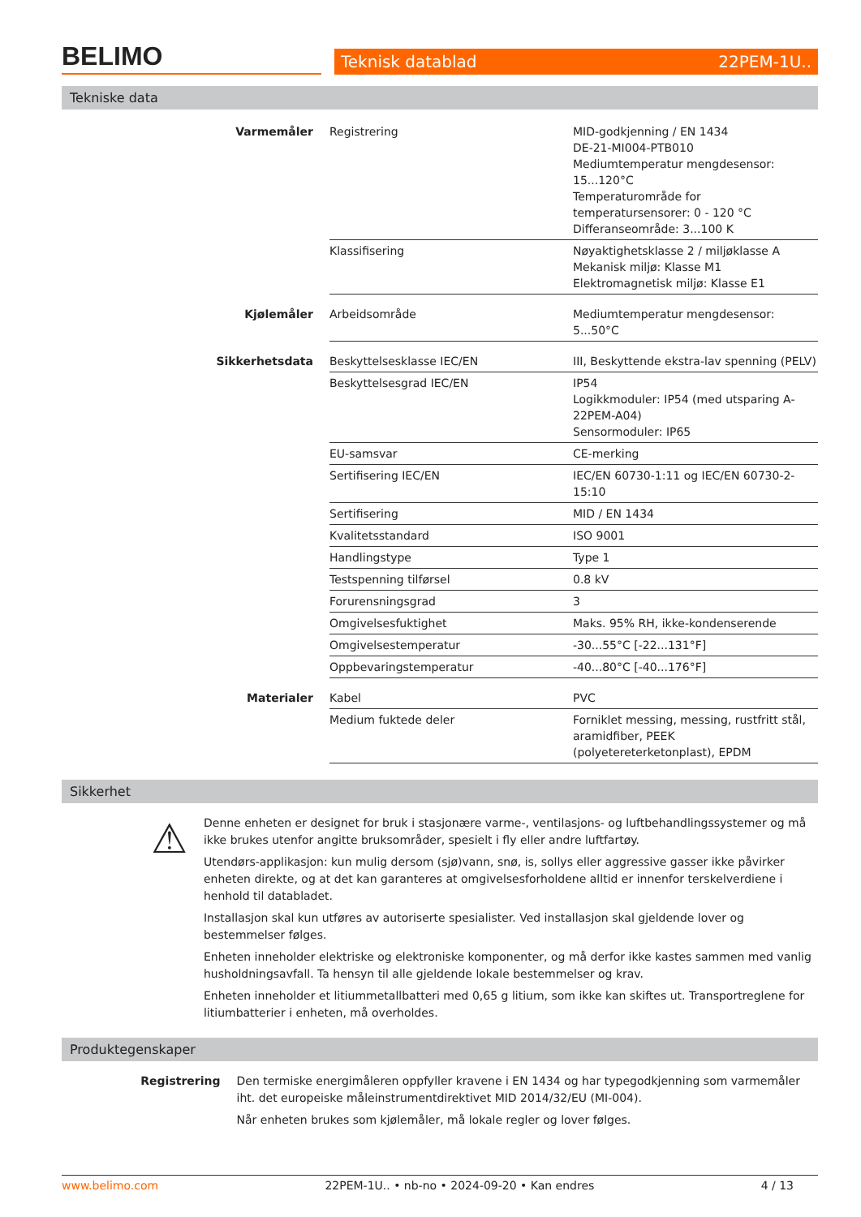BELIMO
Teknisk datablad 22PEM-1U..
Tekniske data
| Varmemåler | Registrering | MID-godkjenning / EN 1434 DE-21-MI004-PTB010 Mediumtemperatur mengdesensor: 15...120°C Temperaturområde for temperatursensorer: 0 - 120 °C Differanseområde: 3...100 K |
| | Klassifisering | Nøyaktighetsklasse 2 / miljøklasse A Mekanisk miljø: Klasse M1 Elektromagnetisk miljø: Klasse E1 |
| Kjølemåler | Arbeidsområde | Mediumtemperatur mengdesensor: 5...50°C |
| Sikkerhetsdata | Beskyttelsesklasse IEC/EN | III, Beskyttende ekstra-lav spenning (PELV) |
| | Beskyttelsesgrad IEC/EN | IP54 Logikkmoduler: IP54 (med utsparing A-22PEM-A04) Sensormoduler: IP65 |
| | EU-samsvar | CE-merking |
| | Sertifisering IEC/EN | IEC/EN 60730-1:11 og IEC/EN 60730-2-15:10 |
| | Sertifisering | MID / EN 1434 |
| | Kvalitetsstandard | ISO 9001 |
| | Handlingstype | Type 1 |
| | Testspenning tilførsel | 0.8 kV |
| | Forurensningsgrad | 3 |
| | Omgivelsesfuktighet | Maks. 95% RH, ikke-kondenserende |
| | Omgivelsestemperatur | -30...55°C [-22...131°F] |
| | Oppbevaringstemperatur | -40...80°C [-40...176°F] |
| Materialer | Kabel | PVC |
| | Medium fuktede deler | Forniklet messing, messing, rustfritt stål, aramidfiber, PEEK (polyetereterketonplast), EPDM |
Sikkerhet
⚠
Denne enheten er designet for bruk i stasjonære varme-, ventilasjons- og luftbehandlingssystemer og må ikke brukes utenfor angitte bruksområder, spesielt i fly eller andre luftfartøy.
Utendørs-applikasjon: kun mulig dersom (sjø)vann, snø, is, sollys eller aggressive gasser ikke påvirker enheten direkte, og at det kan garanteres at omgivelsesforholdene alltid er innenfor terskelverdiene i henhold til databladet.
Installasjon skal kun utføres av autoriserte spesialister. Ved installasjon skal gjeldende lover og bestemmelser følges.
Enheten inneholder elektriske og elektroniske komponenter, og må derfor ikke kastes sammen med vanlig husholdningsavfall. Ta hensyn til alle gjeldende lokale bestemmelser og krav.
Enheten inneholder et litiummetallbatteri med 0,65 g litium, som ikke kan skiftes ut. Transportreglene for litiumbatterier i enheten, må overholdes.
Produktegenskaper
Registrering Den termiske energimåleren oppfyller kravene i EN 1434 og har typegodkjenning som varmemåler iht. det europeiske måleinstrumentdirektivet MID 2014/32/EU (MI-004).
Når enheten brukes som kjølemåler, må lokale regler og lover følges.
www.belimo.com 22PEM-1U.. • nb-no • 2024-09-20 • Kan endres 4 / 13